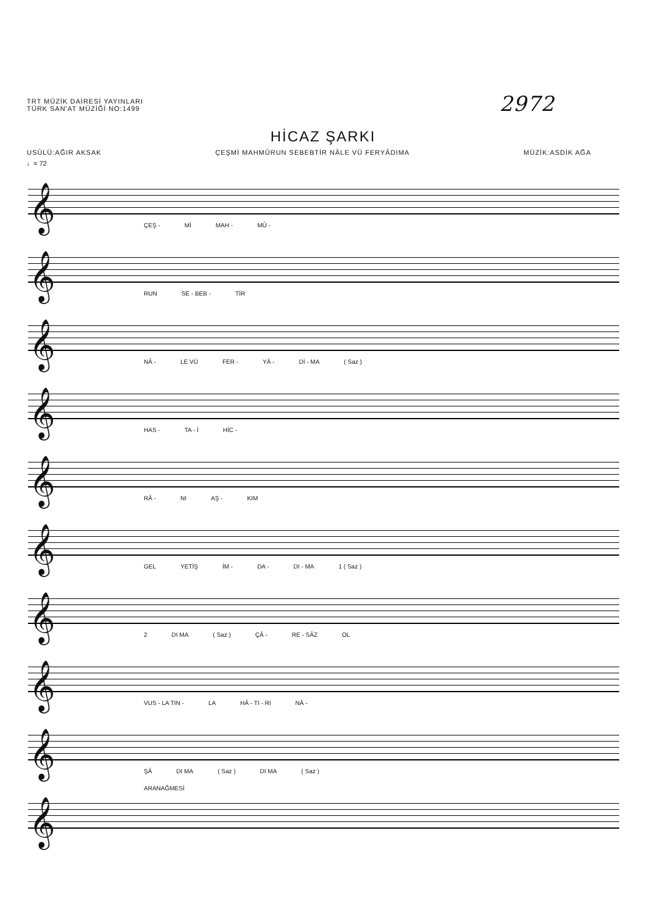TRT MÜZİK DAİRESİ YAYINLARI
TÜRK SAN'AT MÜZİĞİ NO:1499
2972
HİCAZ ŞARKI
USÛLÜ:AĞIR AKSAK ÇEŞMİ MAHMÛRUN SEBEBTİR NÂLE VÜ FERYÂDIMA MÜZİK:ASDİK AĞA
♩= 72
𝄞
ÇEŞ - Mİ MAH - MÛ -
𝄞
RUN SE - BEB - TİR
𝄞
NÂ - LE VÜ FER - YÂ - Dİ - MA ( Saz )
𝄞
HAS - TA - İ HİC -
𝄞
RÂ - NI AŞ - KIM
𝄞
GEL YETİŞ İM - DA - DI - MA 1 ( Saz )
𝄞
2 DI MA ( Saz ) ÇÂ - RE - SÂZ OL
𝄞
VUS - LA TIN - LA HÂ - TI - RI NÂ -
𝄞
ŞÂ DI MA ( Saz ) DI MA ( Saz )
𝄞
ARANAĞMESİ